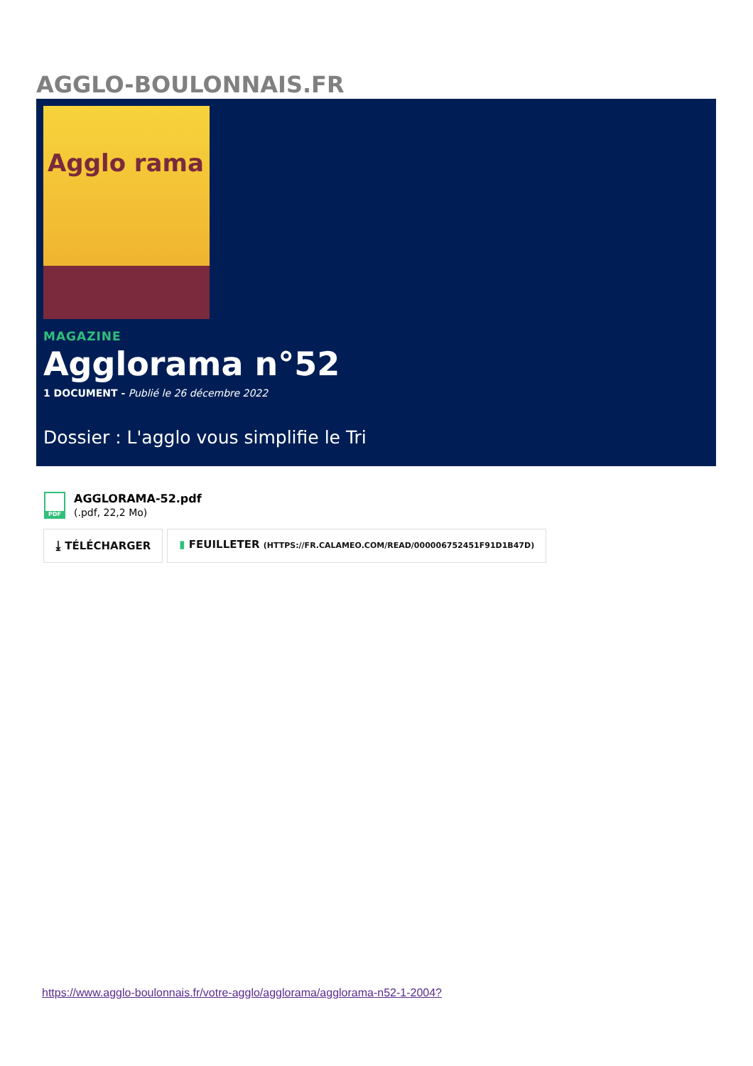AGGLO-BOULONNAIS.FR
Agglo rama
MAGAZINE
Agglorama n°52
1 DOCUMENT - Publié le 26 décembre 2022
Dossier : L'agglo vous simplifie le Tri
PDF
AGGLORAMA-52.pdf
(.pdf, 22,2 Mo)
⤓ TÉLÉCHARGER ▮ FEUILLETER (HTTPS://FR.CALAMEO.COM/READ/000006752451F91D1B47D)
https://www.agglo-boulonnais.fr/votre-agglo/agglorama/agglorama-n52-1-2004?